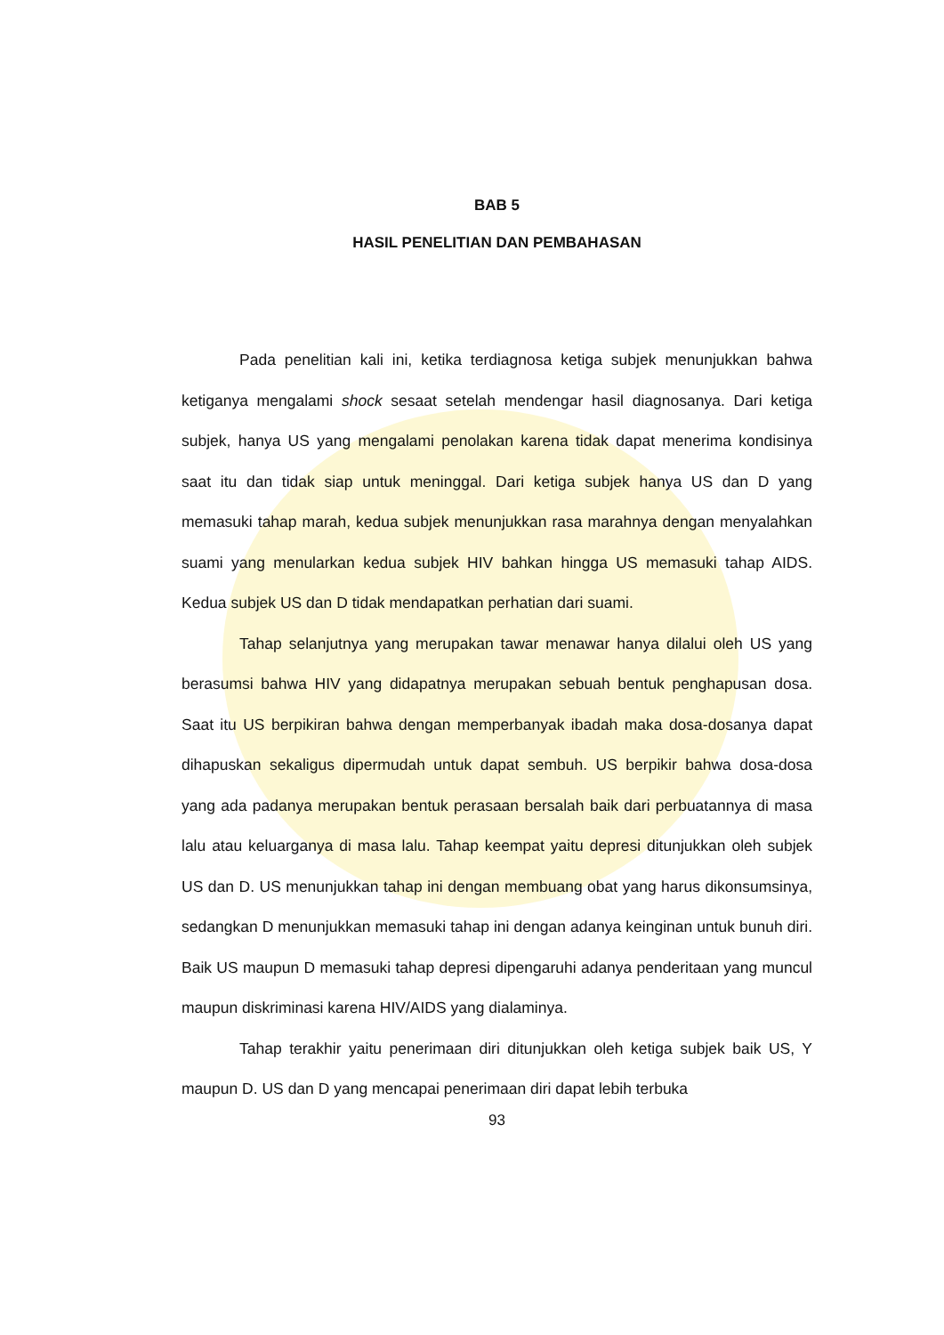BAB 5
HASIL PENELITIAN DAN PEMBAHASAN
Pada penelitian kali ini, ketika terdiagnosa ketiga subjek menunjukkan bahwa ketiganya mengalami shock sesaat setelah mendengar hasil diagnosanya. Dari ketiga subjek, hanya US yang mengalami penolakan karena tidak dapat menerima kondisinya saat itu dan tidak siap untuk meninggal. Dari ketiga subjek hanya US dan D yang memasuki tahap marah, kedua subjek menunjukkan rasa marahnya dengan menyalahkan suami yang menularkan kedua subjek HIV bahkan hingga US memasuki tahap AIDS. Kedua subjek US dan D tidak mendapatkan perhatian dari suami.
Tahap selanjutnya yang merupakan tawar menawar hanya dilalui oleh US yang berasumsi bahwa HIV yang didapatnya merupakan sebuah bentuk penghapusan dosa. Saat itu US berpikiran bahwa dengan memperbanyak ibadah maka dosa-dosanya dapat dihapuskan sekaligus dipermudah untuk dapat sembuh. US berpikir bahwa dosa-dosa yang ada padanya merupakan bentuk perasaan bersalah baik dari perbuatannya di masa lalu atau keluarganya di masa lalu. Tahap keempat yaitu depresi ditunjukkan oleh subjek US dan D. US menunjukkan tahap ini dengan membuang obat yang harus dikonsumsinya, sedangkan D menunjukkan memasuki tahap ini dengan adanya keinginan untuk bunuh diri. Baik US maupun D memasuki tahap depresi dipengaruhi adanya penderitaan yang muncul maupun diskriminasi karena HIV/AIDS yang dialaminya.
Tahap terakhir yaitu penerimaan diri ditunjukkan oleh ketiga subjek baik US, Y maupun D. US dan D yang mencapai penerimaan diri dapat lebih terbuka
93